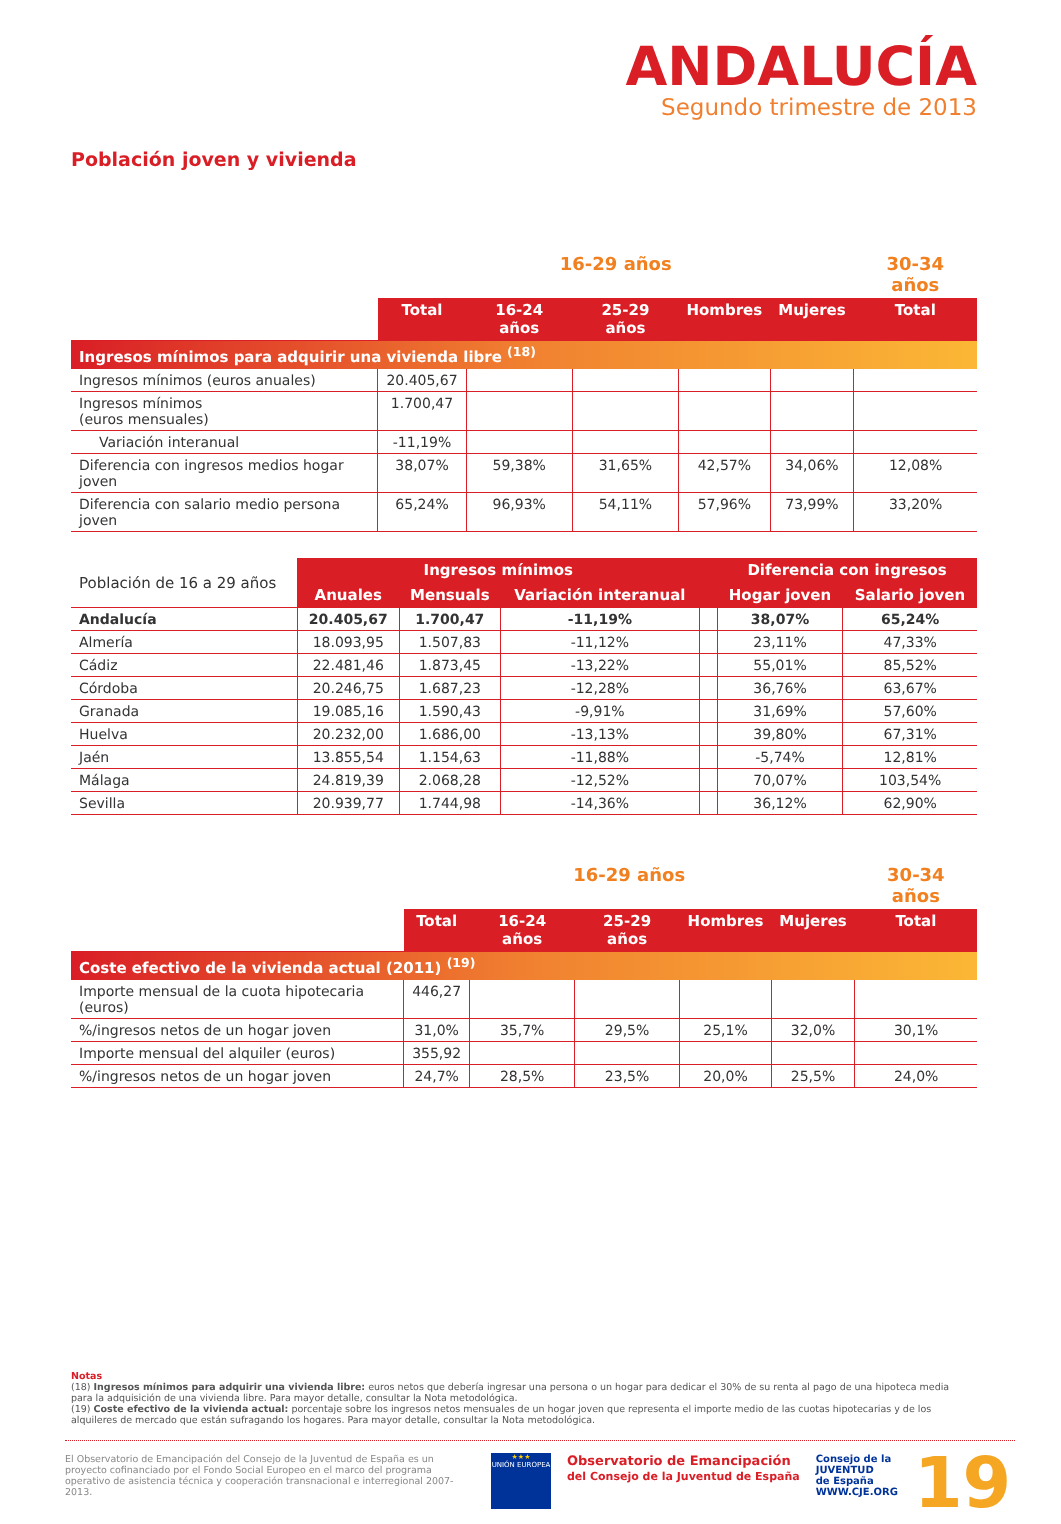ANDALUCÍA
Segundo trimestre de 2013
Población joven y vivienda
| | 16-29 años | | | | | 30-34 años |
| --- | --- | --- | --- | --- | --- | --- |
| | Total | 16-24 años | 25-29 años | Hombres | Mujeres | Total |
| Ingresos mínimos para adquirir una vivienda libre <sup>(18)</sup> | | | | | | |
| Ingresos mínimos (euros anuales) | 20.405,67 | | | | | |
| Ingresos mínimos (euros mensuales) | 1.700,47 | | | | | |
| Variación interanual | -11,19% | | | | | |
| Diferencia con ingresos medios hogar joven | 38,07% | 59,38% | 31,65% | 42,57% | 34,06% | 12,08% |
| Diferencia con salario medio persona joven | 65,24% | 96,93% | 54,11% | 57,96% | 73,99% | 33,20% |
| Población de 16 a 29 años | Ingresos mínimos | | | | Diferencia con ingresos | |
| --- | --- | --- | --- | --- | --- | --- |
| | Anuales | Mensuals | Variación interanual | | Hogar joven | Salario joven |
| Andalucía | 20.405,67 | 1.700,47 | -11,19% | | 38,07% | 65,24% |
| Almería | 18.093,95 | 1.507,83 | -11,12% | | 23,11% | 47,33% |
| Cádiz | 22.481,46 | 1.873,45 | -13,22% | | 55,01% | 85,52% |
| Córdoba | 20.246,75 | 1.687,23 | -12,28% | | 36,76% | 63,67% |
| Granada | 19.085,16 | 1.590,43 | -9,91% | | 31,69% | 57,60% |
| Huelva | 20.232,00 | 1.686,00 | -13,13% | | 39,80% | 67,31% |
| Jaén | 13.855,54 | 1.154,63 | -11,88% | | -5,74% | 12,81% |
| Málaga | 24.819,39 | 2.068,28 | -12,52% | | 70,07% | 103,54% |
| Sevilla | 20.939,77 | 1.744,98 | -14,36% | | 36,12% | 62,90% |
| | 16-29 años | | | | | 30-34 años |
| --- | --- | --- | --- | --- | --- | --- |
| | Total | 16-24 años | 25-29 años | Hombres | Mujeres | Total |
| Coste efectivo de la vivienda actual (2011) <sup>(19)</sup> | | | | | | |
| Importe mensual de la cuota hipotecaria (euros) | 446,27 | | | | | |
| %/ingresos netos de un hogar joven | 31,0% | 35,7% | 29,5% | 25,1% | 32,0% | 30,1% |
| Importe mensual del alquiler (euros) | 355,92 | | | | | |
| %/ingresos netos de un hogar joven | 24,7% | 28,5% | 23,5% | 20,0% | 25,5% | 24,0% |
Notas
(18) Ingresos mínimos para adquirir una vivienda libre: euros netos que debería ingresar una persona o un hogar para dedicar el 30% de su renta al pago de una hipoteca media para la adquisición de una vivienda libre. Para mayor detalle, consultar la Nota metodológica.
(19) Coste efectivo de la vivienda actual: porcentaje sobre los ingresos netos mensuales de un hogar joven que representa el importe medio de las cuotas hipotecarias y de los alquileres de mercado que están sufragando los hogares. Para mayor detalle, consultar la Nota metodológica.
El Observatorio de Emancipación del Consejo de la Juventud de España es un proyecto cofinanciado por el Fondo Social Europeo en el marco del programa operativo de asistencia técnica y cooperación transnacional e interregional 2007-2013.
★★★
UNIÓN EUROPEA
Observatorio de Emancipación
del Consejo de la Juventud de España
Consejo de la
JUVENTUD
de España
WWW.CJE.ORG
19